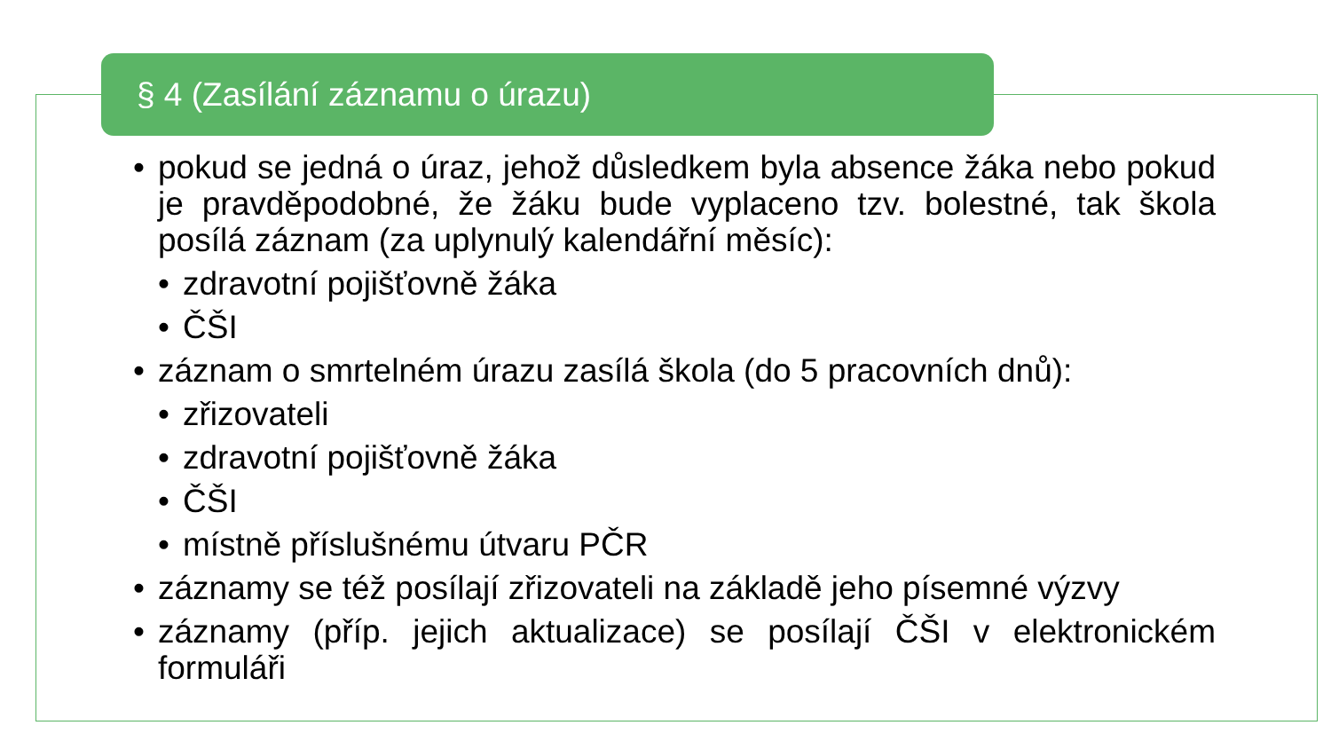§ 4 (Zasílání záznamu o úrazu)
• pokud se jedná o úraz, jehož důsledkem byla absence žáka nebo pokud je pravděpodobné, že žáku bude vyplaceno tzv. bolestné, tak škola posílá záznam (za uplynulý kalendářní měsíc):
• zdravotní pojišťovně žáka
• ČŠI
• záznam o smrtelném úrazu zasílá škola (do 5 pracovních dnů):
• zřizovateli
• zdravotní pojišťovně žáka
• ČŠI
• místně příslušnému útvaru PČR
• záznamy se též posílají zřizovateli na základě jeho písemné výzvy
• záznamy (příp. jejich aktualizace) se posílají ČŠI v elektronickém formuláři